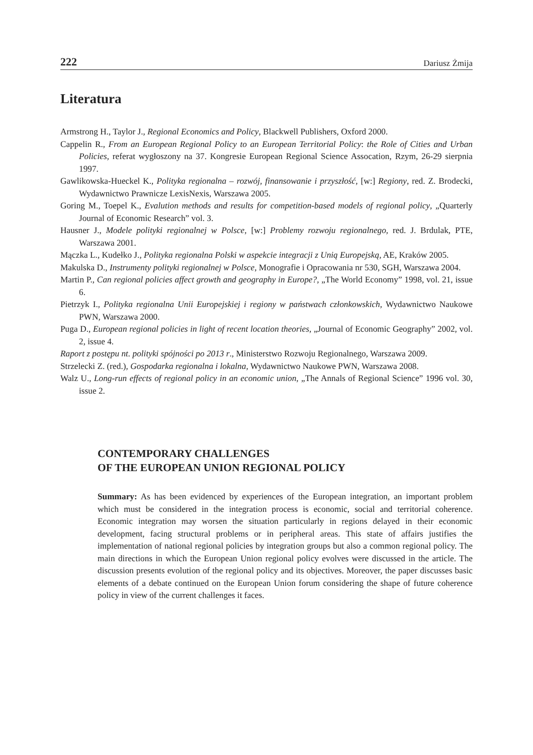222 Dariusz Żmija
Literatura
Armstrong H., Taylor J., Regional Economics and Policy, Blackwell Publishers, Oxford 2000.
Cappelin R., From an European Regional Policy to an European Territorial Policy: the Role of Cities and Urban Policies, referat wygłoszony na 37. Kongresie European Regional Science Assocation, Rzym, 26-29 sierpnia 1997.
Gawlikowska-Hueckel K., Polityka regionalna – rozwój, finansowanie i przyszłość, [w:] Regiony, red. Z. Brodecki, Wydawnictwo Prawnicze LexisNexis, Warszawa 2005.
Goring M., Toepel K., Evalution methods and results for competition-based models of regional policy, „Quarterly Journal of Economic Research” vol. 3.
Hausner J., Modele polityki regionalnej w Polsce, [w:] Problemy rozwoju regionalnego, red. J. Brdulak, PTE, Warszawa 2001.
Mączka L., Kudełko J., Polityka regionalna Polski w aspekcie integracji z Unią Europejską, AE, Kraków 2005.
Makulska D., Instrumenty polityki regionalnej w Polsce, Monografie i Opracowania nr 530, SGH, Warszawa 2004.
Martin P., Can regional policies affect growth and geography in Europe?, „The World Economy” 1998, vol. 21, issue 6.
Pietrzyk I., Polityka regionalna Unii Europejskiej i regiony w państwach członkowskich, Wydawnictwo Naukowe PWN, Warszawa 2000.
Puga D., European regional policies in light of recent location theories, „Journal of Economic Geography” 2002, vol. 2, issue 4.
Raport z postępu nt. polityki spójności po 2013 r., Ministerstwo Rozwoju Regionalnego, Warszawa 2009.
Strzelecki Z. (red.), Gospodarka regionalna i lokalna, Wydawnictwo Naukowe PWN, Warszawa 2008.
Walz U., Long-run effects of regional policy in an economic union, „The Annals of Regional Science” 1996 vol. 30, issue 2.
CONTEMPORARY CHALLENGES
OF THE EUROPEAN UNION REGIONAL POLICY
Summary: As has been evidenced by experiences of the European integration, an important problem which must be considered in the integration process is economic, social and territorial coherence. Economic integration may worsen the situation particularly in regions delayed in their economic development, facing structural problems or in peripheral areas. This state of affairs justifies the implementation of national regional policies by integration groups but also a common regional policy. The main directions in which the European Union regional policy evolves were discussed in the article. The discussion presents evolution of the regional policy and its objectives. Moreover, the paper discusses basic elements of a debate continued on the European Union forum considering the shape of future coherence policy in view of the current challenges it faces.